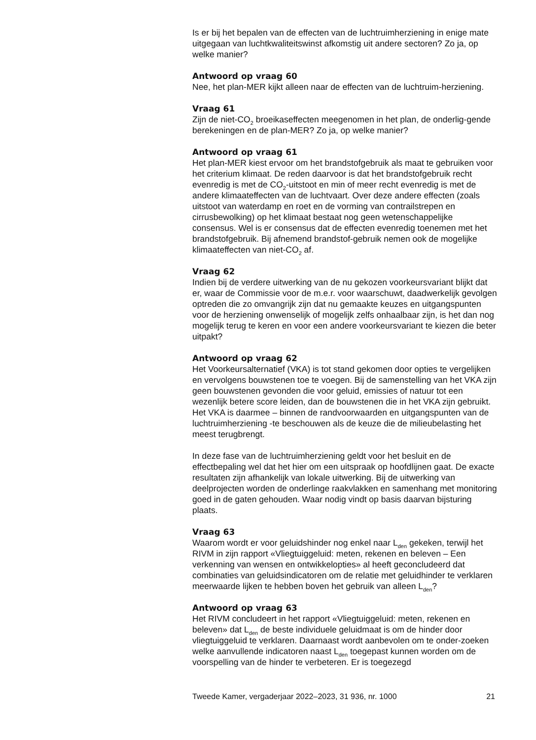Is er bij het bepalen van de effecten van de luchtruimherziening in enige mate uitgegaan van luchtkwaliteitswinst afkomstig uit andere sectoren? Zo ja, op welke manier?
Antwoord op vraag 60
Nee, het plan-MER kijkt alleen naar de effecten van de luchtruim-herziening.
Vraag 61
Zijn de niet-CO<sub>2</sub> broeikaseffecten meegenomen in het plan, de onderlig-gende berekeningen en de plan-MER? Zo ja, op welke manier?
Antwoord op vraag 61
Het plan-MER kiest ervoor om het brandstofgebruik als maat te gebruiken voor het criterium klimaat. De reden daarvoor is dat het brandstofgebruik recht evenredig is met de CO<sub>2</sub>-uitstoot en min of meer recht evenredig is met de andere klimaateffecten van de luchtvaart. Over deze andere effecten (zoals uitstoot van waterdamp en roet en de vorming van contrailstrepen en cirrusbewolking) op het klimaat bestaat nog geen wetenschappelijke consensus. Wel is er consensus dat de effecten evenredig toenemen met het brandstofgebruik. Bij afnemend brandstof-gebruik nemen ook de mogelijke klimaateffecten van niet-CO<sub>2</sub> af.
Vraag 62
Indien bij de verdere uitwerking van de nu gekozen voorkeursvariant blijkt dat er, waar de Commissie voor de m.e.r. voor waarschuwt, daadwerkelijk gevolgen optreden die zo omvangrijk zijn dat nu gemaakte keuzes en uitgangspunten voor de herziening onwenselijk of mogelijk zelfs onhaalbaar zijn, is het dan nog mogelijk terug te keren en voor een andere voorkeursvariant te kiezen die beter uitpakt?
Antwoord op vraag 62
Het Voorkeursalternatief (VKA) is tot stand gekomen door opties te vergelijken en vervolgens bouwstenen toe te voegen. Bij de samenstelling van het VKA zijn geen bouwstenen gevonden die voor geluid, emissies of natuur tot een wezenlijk betere score leiden, dan de bouwstenen die in het VKA zijn gebruikt. Het VKA is daarmee – binnen de randvoorwaarden en uitgangspunten van de luchtruimherziening -te beschouwen als de keuze die de milieubelasting het meest terugbrengt.
In deze fase van de luchtruimherziening geldt voor het besluit en de effectbepaling wel dat het hier om een uitspraak op hoofdlijnen gaat. De exacte resultaten zijn afhankelijk van lokale uitwerking. Bij de uitwerking van deelprojecten worden de onderlinge raakvlakken en samenhang met monitoring goed in de gaten gehouden. Waar nodig vindt op basis daarvan bijsturing plaats.
Vraag 63
Waarom wordt er voor geluidshinder nog enkel naar L<sub>den</sub> gekeken, terwijl het RIVM in zijn rapport «Vliegtuiggeluid: meten, rekenen en beleven – Een verkenning van wensen en ontwikkelopties» al heeft geconcludeerd dat combinaties van geluidsindicatoren om de relatie met geluidhinder te verklaren meerwaarde lijken te hebben boven het gebruik van alleen L<sub>den</sub>?
Antwoord op vraag 63
Het RIVM concludeert in het rapport «Vliegtuiggeluid: meten, rekenen en beleven» dat L<sub>den</sub> de beste individuele geluidmaat is om de hinder door vliegtuiggeluid te verklaren. Daarnaast wordt aanbevolen om te onder-zoeken welke aanvullende indicatoren naast L<sub>den</sub> toegepast kunnen worden om de voorspelling van de hinder te verbeteren. Er is toegezegd
Tweede Kamer, vergaderjaar 2022–2023, 31 936, nr. 1000 21